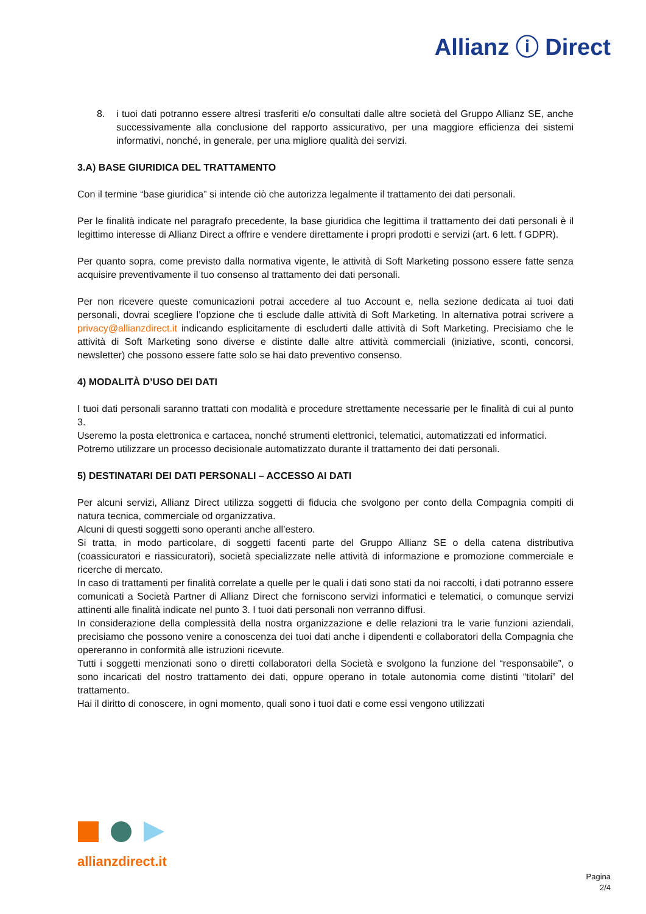Allianz ⓘ Direct
8. i tuoi dati potranno essere altresì trasferiti e/o consultati dalle altre società del Gruppo Allianz SE, anche successivamente alla conclusione del rapporto assicurativo, per una maggiore efficienza dei sistemi informativi, nonché, in generale, per una migliore qualità dei servizi.
3.A) BASE GIURIDICA DEL TRATTAMENTO
Con il termine “base giuridica” si intende ciò che autorizza legalmente il trattamento dei dati personali.
Per le finalità indicate nel paragrafo precedente, la base giuridica che legittima il trattamento dei dati personali è il legittimo interesse di Allianz Direct a offrire e vendere direttamente i propri prodotti e servizi (art. 6 lett. f GDPR).
Per quanto sopra, come previsto dalla normativa vigente, le attività di Soft Marketing possono essere fatte senza acquisire preventivamente il tuo consenso al trattamento dei dati personali.
Per non ricevere queste comunicazioni potrai accedere al tuo Account e, nella sezione dedicata ai tuoi dati personali, dovrai scegliere l’opzione che ti esclude dalle attività di Soft Marketing. In alternativa potrai scrivere a privacy@allianzdirect.it indicando esplicitamente di escluderti dalle attività di Soft Marketing. Precisiamo che le attività di Soft Marketing sono diverse e distinte dalle altre attività commerciali (iniziative, sconti, concorsi, newsletter) che possono essere fatte solo se hai dato preventivo consenso.
4) MODALITÀ D’USO DEI DATI
I tuoi dati personali saranno trattati con modalità e procedure strettamente necessarie per le finalità di cui al punto 3.
Useremo la posta elettronica e cartacea, nonché strumenti elettronici, telematici, automatizzati ed informatici.
Potremo utilizzare un processo decisionale automatizzato durante il trattamento dei dati personali.
5) DESTINATARI DEI DATI PERSONALI – ACCESSO AI DATI
Per alcuni servizi, Allianz Direct utilizza soggetti di fiducia che svolgono per conto della Compagnia compiti di natura tecnica, commerciale od organizzativa.
Alcuni di questi soggetti sono operanti anche all’estero.
Si tratta, in modo particolare, di soggetti facenti parte del Gruppo Allianz SE o della catena distributiva (coassicuratori e riassicuratori), società specializzate nelle attività di informazione e promozione commerciale e ricerche di mercato.
In caso di trattamenti per finalità correlate a quelle per le quali i dati sono stati da noi raccolti, i dati potranno essere comunicati a Società Partner di Allianz Direct che forniscono servizi informatici e telematici, o comunque servizi attinenti alle finalità indicate nel punto 3. I tuoi dati personali non verranno diffusi.
In considerazione della complessità della nostra organizzazione e delle relazioni tra le varie funzioni aziendali, precisiamo che possono venire a conoscenza dei tuoi dati anche i dipendenti e collaboratori della Compagnia che opereranno in conformità alle istruzioni ricevute.
Tutti i soggetti menzionati sono o diretti collaboratori della Società e svolgono la funzione del “responsabile”, o sono incaricati del nostro trattamento dei dati, oppure operano in totale autonomia come distinti “titolari” del trattamento.
Hai il diritto di conoscere, in ogni momento, quali sono i tuoi dati e come essi vengono utilizzati
allianzdirect.it
Pagina
2/4